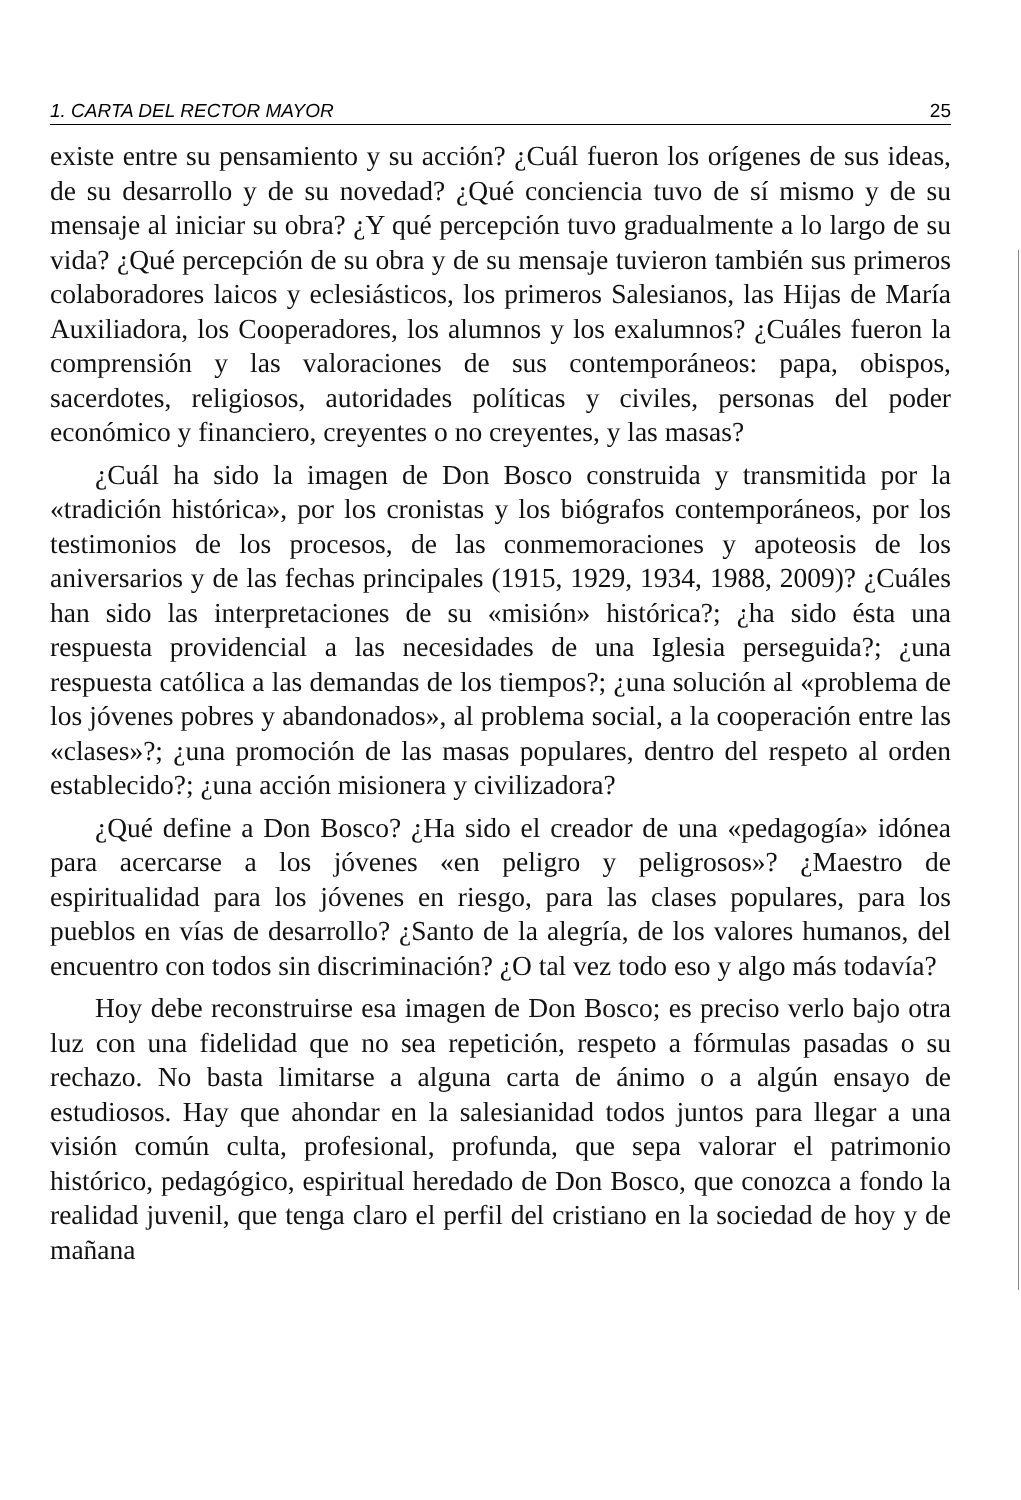1. CARTA DEL RECTOR MAYOR 25
existe entre su pensamiento y su acción? ¿Cuál fueron los orígenes de sus ideas, de su desarrollo y de su novedad? ¿Qué conciencia tuvo de sí mismo y de su mensaje al iniciar su obra? ¿Y qué percepción tuvo gradualmente a lo largo de su vida? ¿Qué percepción de su obra y de su mensaje tuvieron también sus primeros colaboradores laicos y eclesiásticos, los primeros Salesianos, las Hijas de María Auxiliadora, los Cooperadores, los alumnos y los exalumnos? ¿Cuáles fueron la comprensión y las valoraciones de sus contemporáneos: papa, obispos, sacerdotes, religiosos, autoridades políticas y civiles, personas del poder económico y financiero, creyentes o no creyentes, y las masas?
¿Cuál ha sido la imagen de Don Bosco construida y transmitida por la «tradición histórica», por los cronistas y los biógrafos contemporáneos, por los testimonios de los procesos, de las conmemoraciones y apoteosis de los aniversarios y de las fechas principales (1915, 1929, 1934, 1988, 2009)? ¿Cuáles han sido las interpretaciones de su «misión» histórica?; ¿ha sido ésta una respuesta providencial a las necesidades de una Iglesia perseguida?; ¿una respuesta católica a las demandas de los tiempos?; ¿una solución al «problema de los jóvenes pobres y abandonados», al problema social, a la cooperación entre las «clases»?; ¿una promoción de las masas populares, dentro del respeto al orden establecido?; ¿una acción misionera y civilizadora?
¿Qué define a Don Bosco? ¿Ha sido el creador de una «pedagogía» idónea para acercarse a los jóvenes «en peligro y peligrosos»? ¿Maestro de espiritualidad para los jóvenes en riesgo, para las clases populares, para los pueblos en vías de desarrollo? ¿Santo de la alegría, de los valores humanos, del encuentro con todos sin discriminación? ¿O tal vez todo eso y algo más todavía?
Hoy debe reconstruirse esa imagen de Don Bosco; es preciso verlo bajo otra luz con una fidelidad que no sea repetición, respeto a fórmulas pasadas o su rechazo. No basta limitarse a alguna carta de ánimo o a algún ensayo de estudiosos. Hay que ahondar en la salesianidad todos juntos para llegar a una visión común culta, profesional, profunda, que sepa valorar el patrimonio histórico, pedagógico, espiritual heredado de Don Bosco, que conozca a fondo la realidad juvenil, que tenga claro el perfil del cristiano en la sociedad de hoy y de mañana